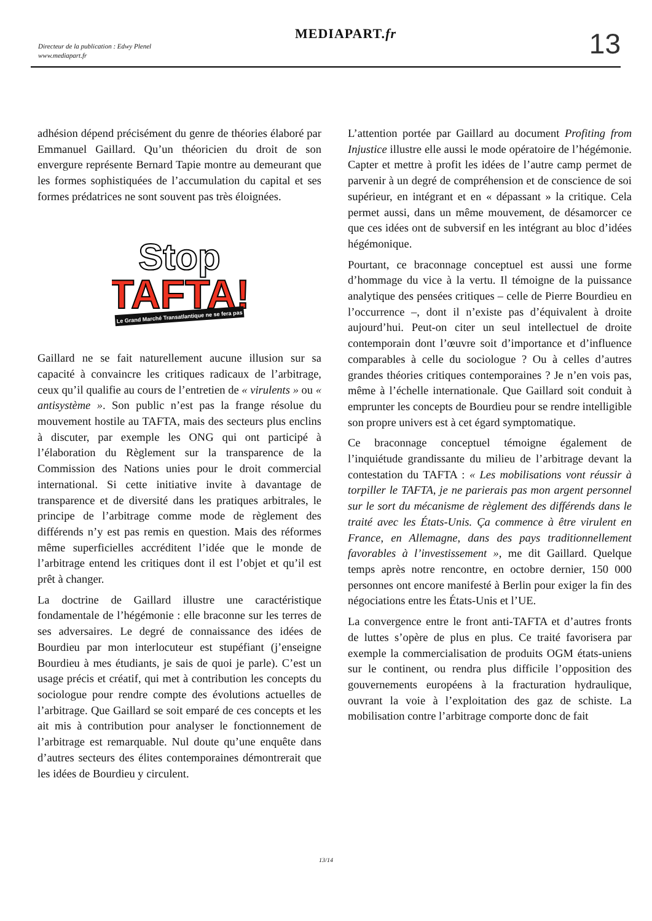Directeur de la publication : Edwy Plenel
www.mediapart.fr
MEDIAPART.fr 13
adhésion dépend précisément du genre de théories élaboré par Emmanuel Gaillard. Qu’un théoricien du droit de son envergure représente Bernard Tapie montre au demeurant que les formes sophistiquées de l’accumulation du capital et ses formes prédatrices ne sont souvent pas très éloignées.
Stop
TAFTA!
Le Grand Marché Transatlantique ne se fera pas
Gaillard ne se fait naturellement aucune illusion sur sa capacité à convaincre les critiques radicaux de l’arbitrage, ceux qu’il qualifie au cours de l’entretien de « virulents » ou « antisystème ». Son public n’est pas la frange résolue du mouvement hostile au TAFTA, mais des secteurs plus enclins à discuter, par exemple les ONG qui ont participé à l’élaboration du Règlement sur la transparence de la Commission des Nations unies pour le droit commercial international. Si cette initiative invite à davantage de transparence et de diversité dans les pratiques arbitrales, le principe de l’arbitrage comme mode de règlement des différends n’y est pas remis en question. Mais des réformes même superficielles accréditent l’idée que le monde de l’arbitrage entend les critiques dont il est l’objet et qu’il est prêt à changer.
La doctrine de Gaillard illustre une caractéristique fondamentale de l’hégémonie : elle braconne sur les terres de ses adversaires. Le degré de connaissance des idées de Bourdieu par mon interlocuteur est stupéfiant (j’enseigne Bourdieu à mes étudiants, je sais de quoi je parle). C’est un usage précis et créatif, qui met à contribution les concepts du sociologue pour rendre compte des évolutions actuelles de l’arbitrage. Que Gaillard se soit emparé de ces concepts et les ait mis à contribution pour analyser le fonctionnement de l’arbitrage est remarquable. Nul doute qu’une enquête dans d’autres secteurs des élites contemporaines démontrerait que les idées de Bourdieu y circulent.
L’attention portée par Gaillard au document Profiting from Injustice illustre elle aussi le mode opératoire de l’hégémonie. Capter et mettre à profit les idées de l’autre camp permet de parvenir à un degré de compréhension et de conscience de soi supérieur, en intégrant et en « dépassant » la critique. Cela permet aussi, dans un même mouvement, de désamorcer ce que ces idées ont de subversif en les intégrant au bloc d’idées hégémonique.
Pourtant, ce braconnage conceptuel est aussi une forme d’hommage du vice à la vertu. Il témoigne de la puissance analytique des pensées critiques – celle de Pierre Bourdieu en l’occurrence –, dont il n’existe pas d’équivalent à droite aujourd’hui. Peut-on citer un seul intellectuel de droite contemporain dont l’œuvre soit d’importance et d’influence comparables à celle du sociologue ? Ou à celles d’autres grandes théories critiques contemporaines ? Je n’en vois pas, même à l’échelle internationale. Que Gaillard soit conduit à emprunter les concepts de Bourdieu pour se rendre intelligible son propre univers est à cet égard symptomatique.
Ce braconnage conceptuel témoigne également de l’inquiétude grandissante du milieu de l’arbitrage devant la contestation du TAFTA : « Les mobilisations vont réussir à torpiller le TAFTA, je ne parierais pas mon argent personnel sur le sort du mécanisme de règlement des différends dans le traité avec les États-Unis. Ça commence à être virulent en France, en Allemagne, dans des pays traditionnellement favorables à l’investissement », me dit Gaillard. Quelque temps après notre rencontre, en octobre dernier, 150 000 personnes ont encore manifesté à Berlin pour exiger la fin des négociations entre les États-Unis et l’UE.
La convergence entre le front anti-TAFTA et d’autres fronts de luttes s’opère de plus en plus. Ce traité favorisera par exemple la commercialisation de produits OGM états-uniens sur le continent, ou rendra plus difficile l’opposition des gouvernements européens à la fracturation hydraulique, ouvrant la voie à l’exploitation des gaz de schiste. La mobilisation contre l’arbitrage comporte donc de fait
13/14